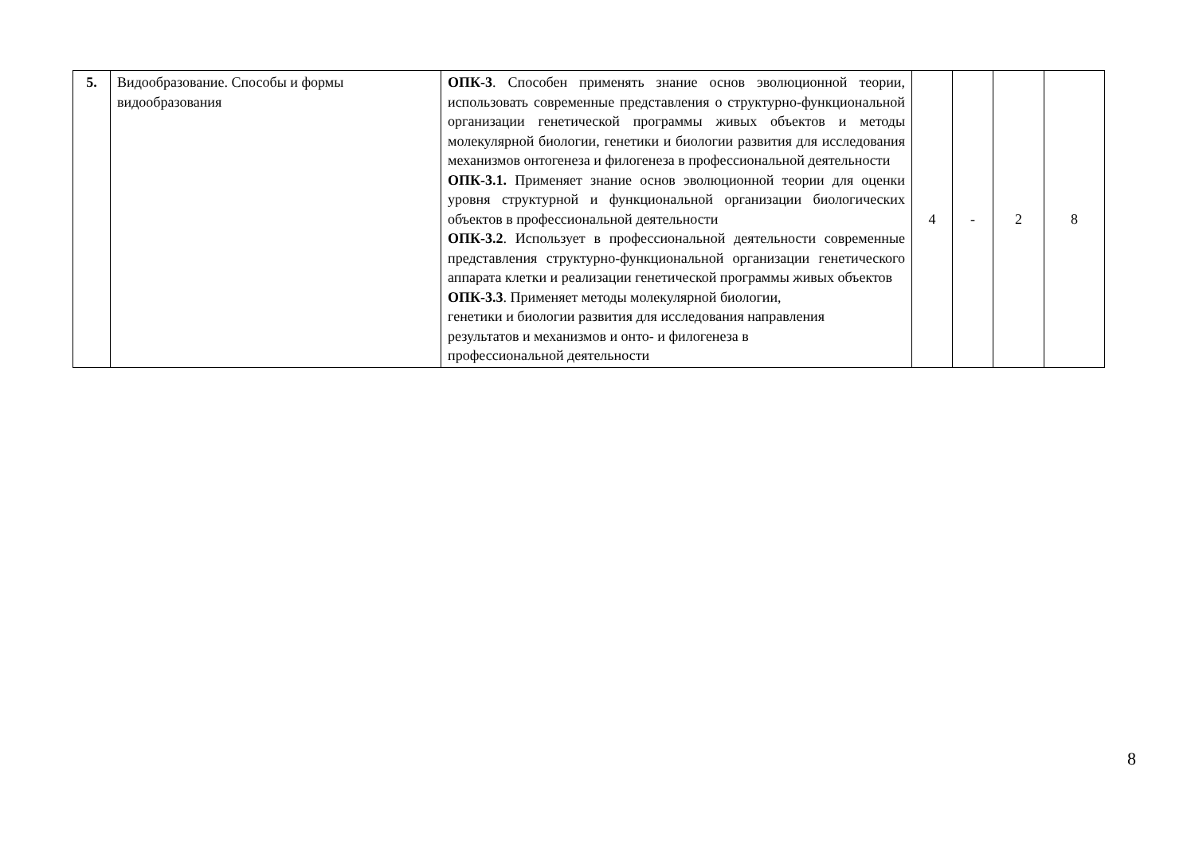| 5. | Видообразование. Способы и формы видообразования | ОПК-3 . Способен применять знание основ эволюционной теории, использовать современные представления о структурно-функциональной организации генетической программы живых объектов и методы молекулярной биологии, генетики и биологии развития для исследования механизмов онтогенеза и филогенеза в профессиональной деятельности ОПК-3.1. Применяет знание основ эволюционной теории для оценки уровня структурной и функциональной организации биологических объектов в профессиональной деятельности ОПК-3.2 . Использует в профессиональной деятельности современные представления структурно-функциональной организации генетического аппарата клетки и реализации генетической программы живых объектов ОПК-3.3 . Применяет методы молекулярной биологии, генетики и биологии развития для исследования направления результатов и механизмов и онто- и филогенеза в профессиональной деятельности | 4 | - | 2 | 8 |
8